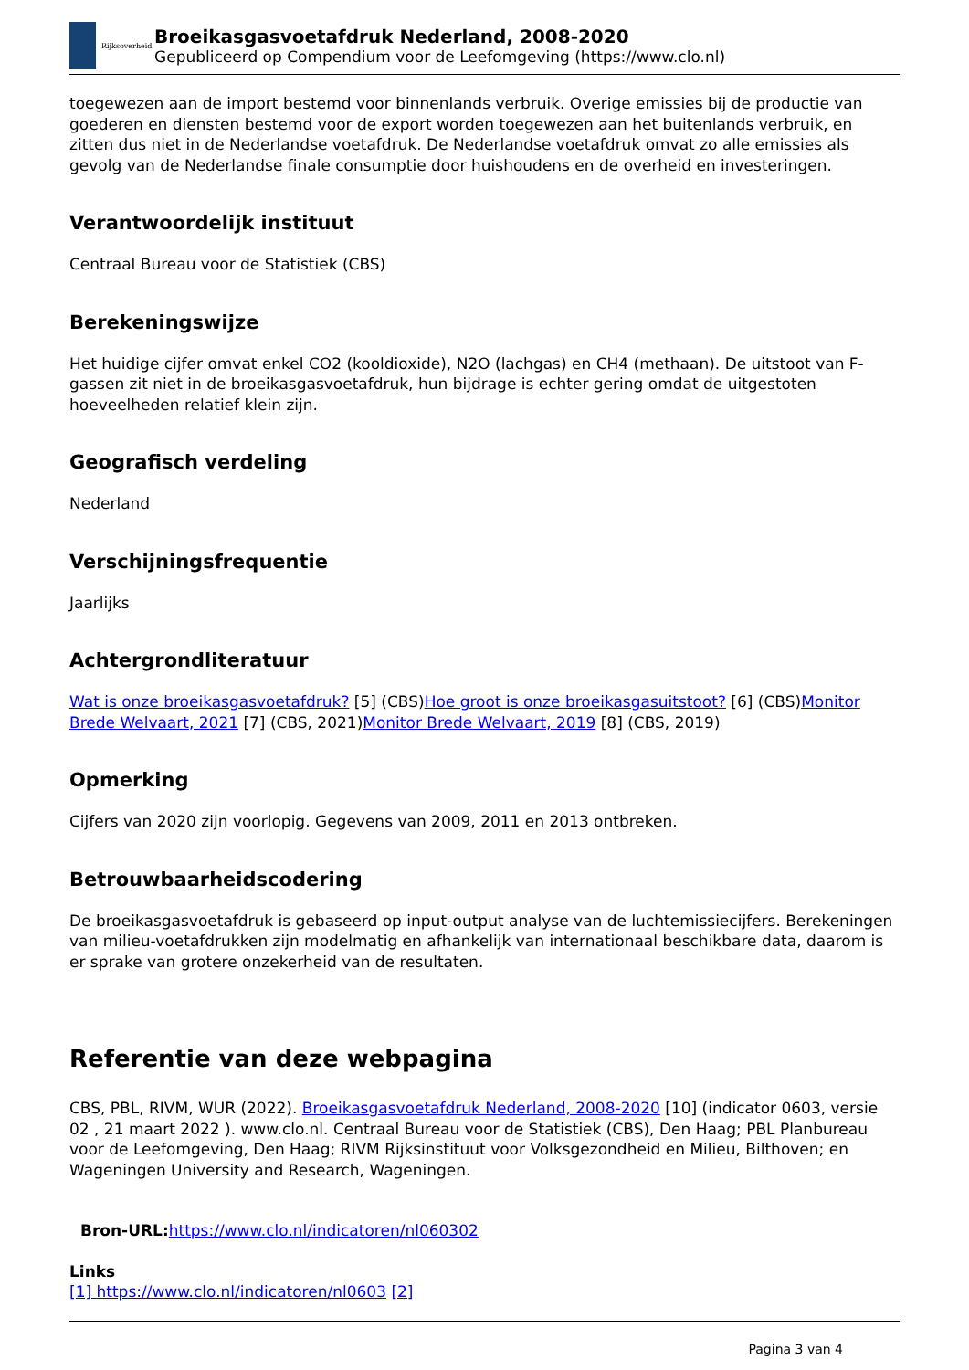Rijksoverheid
Broeikasgasvoetafdruk Nederland, 2008-2020
Gepubliceerd op Compendium voor de Leefomgeving (https://www.clo.nl)
toegewezen aan de import bestemd voor binnenlands verbruik. Overige emissies bij de productie van goederen en diensten bestemd voor de export worden toegewezen aan het buitenlands verbruik, en zitten dus niet in de Nederlandse voetafdruk. De Nederlandse voetafdruk omvat zo alle emissies als gevolg van de Nederlandse finale consumptie door huishoudens en de overheid en investeringen.
Verantwoordelijk instituut
Centraal Bureau voor de Statistiek (CBS)
Berekeningswijze
Het huidige cijfer omvat enkel CO2 (kooldioxide), N2O (lachgas) en CH4 (methaan). De uitstoot van F-gassen zit niet in de broeikasgasvoetafdruk, hun bijdrage is echter gering omdat de uitgestoten hoeveelheden relatief klein zijn.
Geografisch verdeling
Nederland
Verschijningsfrequentie
Jaarlijks
Achtergrondliteratuur
Wat is onze broeikasgasvoetafdruk? [5] (CBS)Hoe groot is onze broeikasgasuitstoot? [6] (CBS)Monitor Brede Welvaart, 2021 [7] (CBS, 2021)Monitor Brede Welvaart, 2019 [8] (CBS, 2019)
Opmerking
Cijfers van 2020 zijn voorlopig. Gegevens van 2009, 2011 en 2013 ontbreken.
Betrouwbaarheidscodering
De broeikasgasvoetafdruk is gebaseerd op input-output analyse van de luchtemissiecijfers. Berekeningen van milieu-voetafdrukken zijn modelmatig en afhankelijk van internationaal beschikbare data, daarom is er sprake van grotere onzekerheid van de resultaten.
Referentie van deze webpagina
CBS, PBL, RIVM, WUR (2022). Broeikasgasvoetafdruk Nederland, 2008-2020 [10] (indicator 0603, versie 02 , 21 maart 2022 ). www.clo.nl. Centraal Bureau voor de Statistiek (CBS), Den Haag; PBL Planbureau voor de Leefomgeving, Den Haag; RIVM Rijksinstituut voor Volksgezondheid en Milieu, Bilthoven; en Wageningen University and Research, Wageningen.
Bron-URL: https://www.clo.nl/indicatoren/nl060302
Links
[1] https://www.clo.nl/indicatoren/nl0603 [2]
Pagina 3 van 4